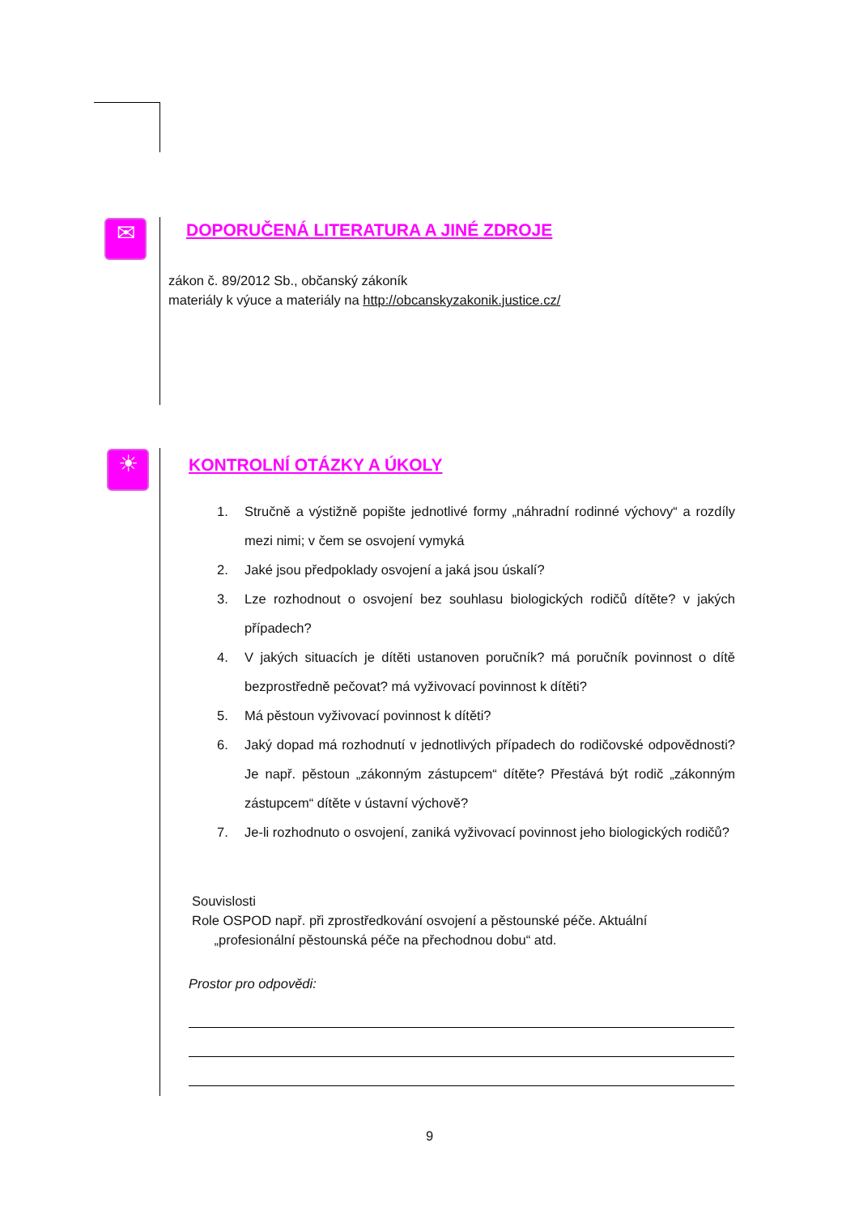✉
☀
DOPORUČENÁ LITERATURA A JINÉ ZDROJE
zákon č. 89/2012 Sb., občanský zákoník
materiály k výuce a materiály na http://obcanskyzakonik.justice.cz/
KONTROLNÍ OTÁZKY A ÚKOLY
1. Stručně a výstižně popište jednotlivé formy „náhradní rodinné výchovy“ a rozdíly mezi nimi; v čem se osvojení vymyká
2. Jaké jsou předpoklady osvojení a jaká jsou úskalí?
3. Lze rozhodnout o osvojení bez souhlasu biologických rodičů dítěte? v jakých případech?
4. V jakých situacích je dítěti ustanoven poručník? má poručník povinnost o dítě bezprostředně pečovat? má vyživovací povinnost k dítěti?
5. Má pěstoun vyživovací povinnost k dítěti?
6. Jaký dopad má rozhodnutí v jednotlivých případech do rodičovské odpovědnosti? Je např. pěstoun „zákonným zástupcem“ dítěte? Přestává být rodič „zákonným zástupcem“ dítěte v ústavní výchově?
7. Je-li rozhodnuto o osvojení, zaniká vyživovací povinnost jeho biologických rodičů?
Souvislosti
Role OSPOD např. při zprostředkování osvojení a pěstounské péče. Aktuální
„profesionální pěstounská péče na přechodnou dobu“ atd.
Prostor pro odpovědi:
9